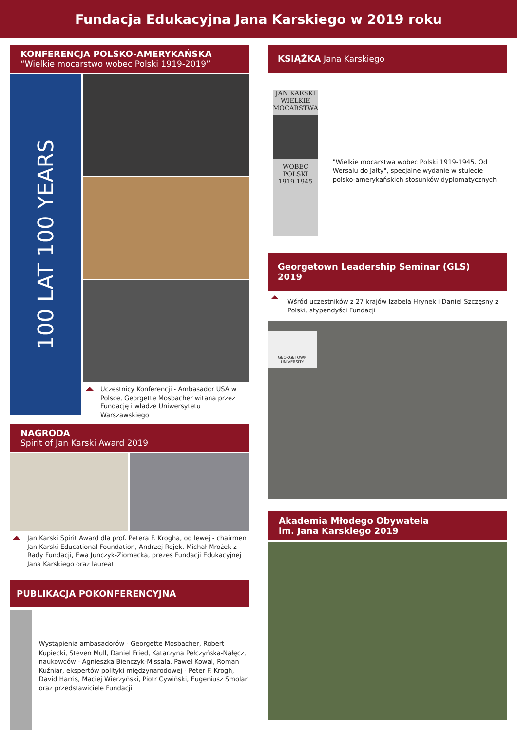Fundacja Edukacyjna Jana Karskiego w 2019 roku
KONFERENCJA POLSKO-AMERYKAŃSKA
“Wielkie mocarstwo wobec Polski 1919-2019”
100 LAT 100 YEARS
Uczestnicy Konferencji - Ambasador USA w Polsce, Georgette Mosbacher witana przez Fundację i władze Uniwersytetu Warszawskiego
NAGRODA
Spirit of Jan Karski Award 2019
Jan Karski Spirit Award dla prof. Petera F. Krogha, od lewej - chairmen Jan Karski Educational Foundation, Andrzej Rojek, Michał Mrożek z Rady Fundacji, Ewa Junczyk-Ziomecka, prezes Fundacji Edukacyjnej Jana Karskiego oraz laureat
PUBLIKACJA POKONFERENCYJNA
Wystąpienia ambasadorów - Georgette Mosbacher, Robert Kupiecki, Steven Mull, Daniel Fried, Katarzyna Pełczyńska-Nałęcz, naukowców - Agnieszka Bienczyk-Missala, Paweł Kowal, Roman Kuźniar, ekspertów polityki międzynarodowej - Peter F. Krogh, David Harris, Maciej Wierzyński, Piotr Cywiński, Eugeniusz Smolar oraz przedstawiciele Fundacji
KSIĄŻKA Jana Karskiego
JAN KARSKI
WIELKIE MOCARSTWA
WOBEC POLSKI
1919-1945
"Wielkie mocarstwa wobec Polski 1919-1945. Od Wersalu do Jałty", specjalne wydanie w stulecie polsko-amerykańskich stosunków dyplomatycznych
Georgetown Leadership Seminar (GLS) 2019
Wśród uczestników z 27 krajów Izabela Hrynek i Daniel Szczęsny z Polski, stypendyści Fundacji
GEORGETOWN UNIVERSITY
Akademia Młodego Obywatela
im. Jana Karskiego 2019